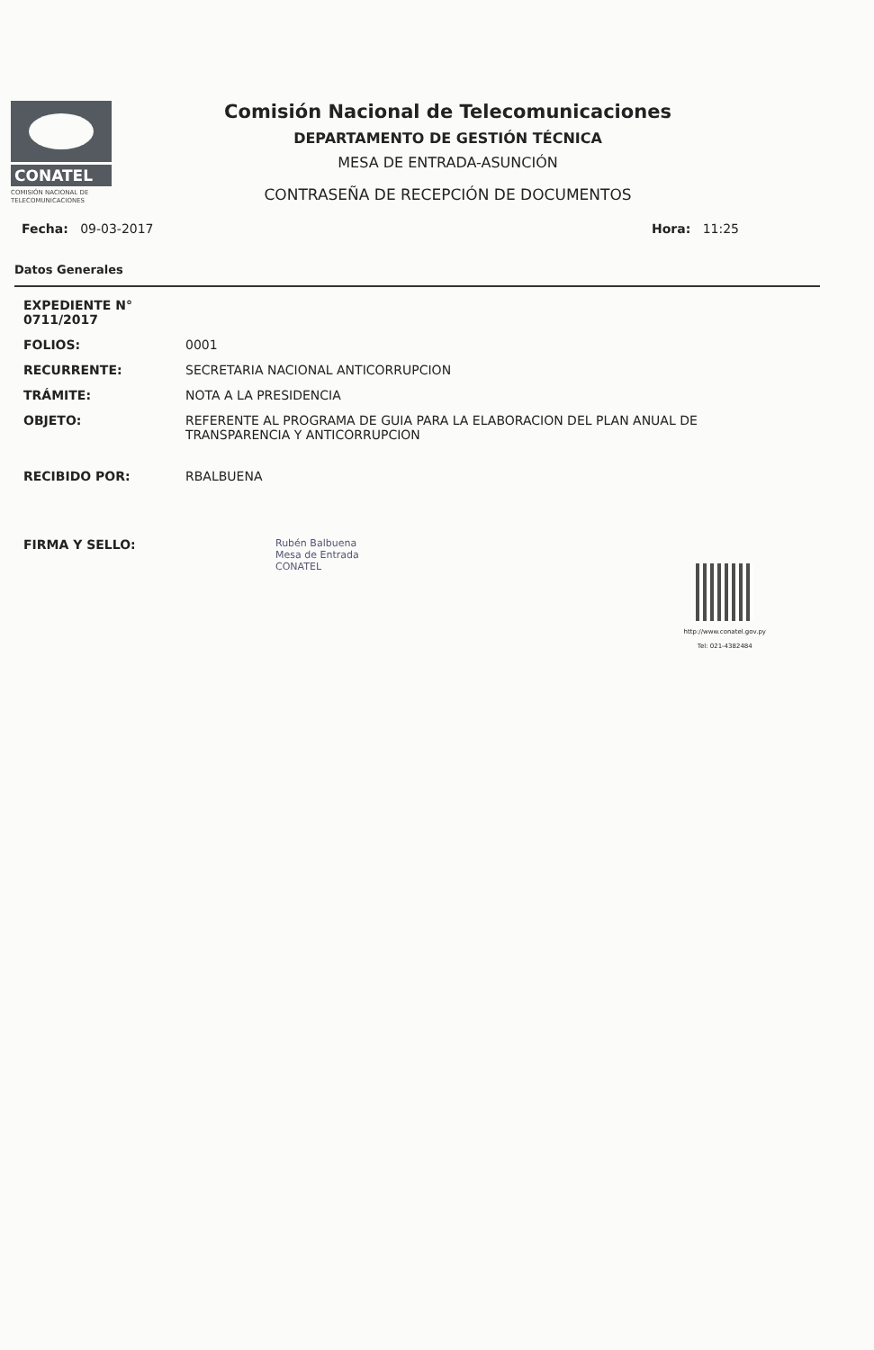CONATEL
COMISIÓN NACIONAL DE TELECOMUNICACIONES
Comisión Nacional de Telecomunicaciones
DEPARTAMENTO DE GESTIÓN TÉCNICA
MESA DE ENTRADA-ASUNCIÓN
CONTRASEÑA DE RECEPCIÓN DE DOCUMENTOS
Fecha: 09-03-2017 Hora: 11:25
Datos Generales
EXPEDIENTE N° 0711/2017
FOLIOS: 0001
RECURRENTE: SECRETARIA NACIONAL ANTICORRUPCION
TRÁMITE: NOTA A LA PRESIDENCIA
OBJETO: REFERENTE AL PROGRAMA DE GUIA PARA LA ELABORACION DEL PLAN ANUAL DE TRANSPARENCIA Y ANTICORRUPCION
RECIBIDO POR: RBALBUENA
FIRMA Y SELLO:
Rubén Balbuena
Mesa de Entrada
CONATEL
http://www.conatel.gov.py
Tel: 021-4382484